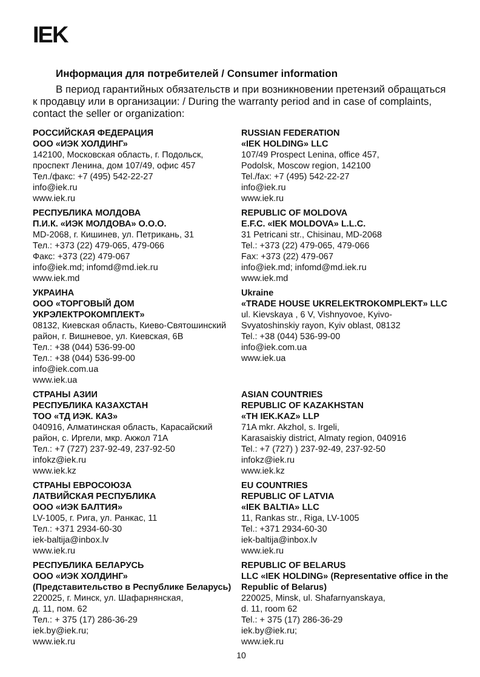IEK
Информация для потребителей / Consumer information
В период гарантийных обязательств и при возникновении претензий обращаться к продавцу или в организации: / During the warranty period and in case of complaints, contact the seller or organization:
РОССИЙСКАЯ ФЕДЕРАЦИЯ
ООО «ИЭК ХОЛДИНГ»
142100, Московская область, г. Подольск, проспект Ленина, дом 107/49, офис 457
Тел./факс: +7 (495) 542-22-27
info@iek.ru
www.iek.ru
RUSSIAN FEDERATION
«IEK HOLDING» LLC
107/49 Prospect Lenina, office 457,
Podolsk, Moscow region, 142100
Tel./fax: +7 (495) 542-22-27
info@iek.ru
www.iek.ru
РЕСПУБЛИКА МОЛДОВА
П.И.К. «ИЭК МОЛДОВА» О.О.О.
MD-2068, г. Кишинев, ул. Петрикань, 31
Тел.: +373 (22) 479-065, 479-066
Факс: +373 (22) 479-067
info@iek.md; infomd@md.iek.ru
www.iek.md
REPUBLIC OF MOLDOVA
E.F.C. «IEK MOLDOVA» L.L.C.
31 Petricani str., Chisinau, MD-2068
Tel.: +373 (22) 479-065, 479-066
Fax: +373 (22) 479-067
info@iek.md; infomd@md.iek.ru
www.iek.md
УКРАИНА
ООО «ТОРГОВЫЙ ДОМ УКРЭЛЕКТРОКОМПЛЕКТ»
08132, Киевская область, Киево-Святошинский район, г. Вишневое, ул. Киевская, 6В
Тел.: +38 (044) 536-99-00
Тел.: +38 (044) 536-99-00
info@iek.com.ua
www.iek.ua
Ukraine
«TRADE HOUSE UKRELEKTROKOMPLEKT» LLC
ul. Kievskaya , 6 V, Vishnyovoe, Kyivo-Svyatoshinskiy rayon, Kyiv oblast, 08132
Tel.: +38 (044) 536-99-00
info@iek.com.ua
www.iek.ua
СТРАНЫ АЗИИ
РЕСПУБЛИКА КАЗАХСТАН
ТОО «ТД ИЭК. КАЗ»
040916, Алматинская область, Карасайский район, с. Иргели, мкр. Акжол 71А
Тел.: +7 (727) 237-92-49, 237-92-50
infokz@iek.ru
www.iek.kz
ASIAN COUNTRIES
REPUBLIC OF KAZAKHSTAN
«TH IEK.KAZ» LLP
71A mkr. Akzhol, s. Irgeli,
Karasaiskiy district, Almaty region, 040916
Tel.: +7 (727) ) 237-92-49, 237-92-50
infokz@iek.ru
www.iek.kz
СТРАНЫ ЕВРОСОЮЗА
ЛАТВИЙСКАЯ РЕСПУБЛИКА
ООО «ИЭК БАЛТИЯ»
LV-1005, г. Рига, ул. Ранкас, 11
Тел.: +371 2934-60-30
iek-baltija@inbox.lv
www.iek.ru
EU COUNTRIES
REPUBLIC OF LATVIA
«IEK BALTIA» LLC
11, Rankas str., Riga, LV-1005
Tel.: +371 2934-60-30
iek-baltija@inbox.lv
www.iek.ru
РЕСПУБЛИКА БЕЛАРУСЬ
ООО «ИЭК ХОЛДИНГ»
(Представительство в Республике Беларусь)
220025, г. Минск, ул. Шафарнянская,
д. 11, пом. 62
Тел.: + 375 (17) 286-36-29
iek.by@iek.ru;
www.iek.ru
REPUBLIC OF BELARUS
LLC «IEK HOLDING» (Representative office in the Republic of Belarus)
220025, Minsk, ul. Shafarnyanskaya,
d. 11, room 62
Tel.: + 375 (17) 286-36-29
iek.by@iek.ru;
www.iek.ru
10